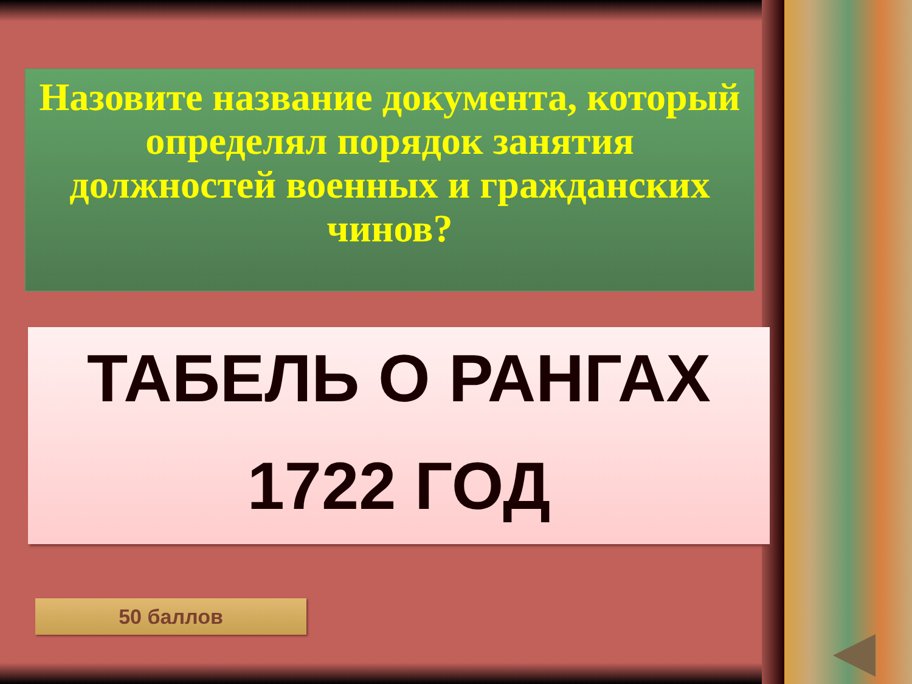Назовите название документа, который определял порядок занятия должностей военных и гражданских чинов?
ТАБЕЛЬ О РАНГАХ
1722 ГОД
50 баллов